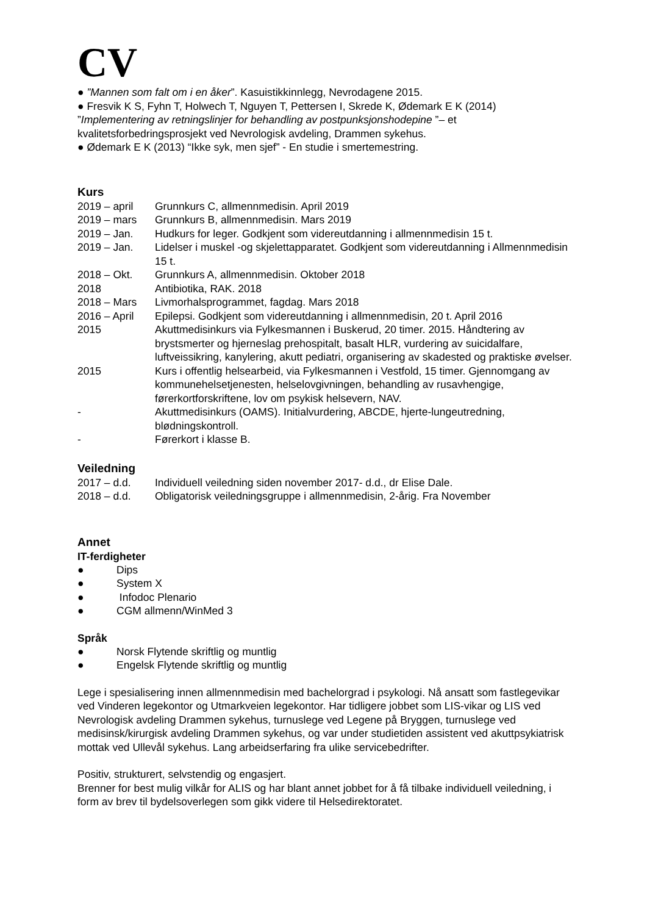CV
● ”Mannen som falt om i en åker”. Kasuistikkinnlegg, Nevrodagene 2015.
● Fresvik K S, Fyhn T, Holwech T, Nguyen T, Pettersen I, Skrede K, Ødemark E K (2014) ”Implementering av retningslinjer for behandling av postpunksjonshodepine ”– et kvalitetsforbedringsprosjekt ved Nevrologisk avdeling, Drammen sykehus.
● Ødemark E K (2013) “Ikke syk, men sjef” - En studie i smertemestring.
Kurs
| 2019 – april | Grunnkurs C, allmennmedisin. April 2019 |
| 2019 – mars | Grunnkurs B, allmennmedisin. Mars 2019 |
| 2019 – Jan. | Hudkurs for leger. Godkjent som videreutdanning i allmennmedisin 15 t. |
| 2019 – Jan. | Lidelser i muskel -og skjelettapparatet. Godkjent som videreutdanning i Allmennmedisin 15 t. |
| 2018 – Okt. | Grunnkurs A, allmennmedisin. Oktober 2018 |
| 2018 | Antibiotika, RAK. 2018 |
| 2018 – Mars | Livmorhalsprogrammet, fagdag. Mars 2018 |
| 2016 – April | Epilepsi. Godkjent som videreutdanning i allmennmedisin, 20 t. April 2016 |
| 2015 | Akuttmedisinkurs via Fylkesmannen i Buskerud, 20 timer. 2015. Håndtering av brystsmerter og hjerneslag prehospitalt, basalt HLR, vurdering av suicidalfare, luftveissikring, kanylering, akutt pediatri, organisering av skadested og praktiske øvelser. |
| 2015 | Kurs i offentlig helsearbeid, via Fylkesmannen i Vestfold, 15 timer. Gjennomgang av kommunehelsetjenesten, helselovgivningen, behandling av rusavhengige, førerkortforskriftene, lov om psykisk helsevern, NAV. |
| - | Akuttmedisinkurs (OAMS). Initialvurdering, ABCDE, hjerte-lungeutredning, blødningskontroll. |
| - | Førerkort i klasse B. |
Veiledning
| 2017 – d.d. | Individuell veiledning siden november 2017- d.d., dr Elise Dale. |
| 2018 – d.d. | Obligatorisk veiledningsgruppe i allmennmedisin, 2-årig. Fra November |
Annet
IT-ferdigheter
● Dips
● System X
● Infodoc Plenario
● CGM allmenn/WinMed 3
Språk
● Norsk Flytende skriftlig og muntlig
● Engelsk Flytende skriftlig og muntlig
Lege i spesialisering innen allmennmedisin med bachelorgrad i psykologi. Nå ansatt som fastlegevikar ved Vinderen legekontor og Utmarkveien legekontor. Har tidligere jobbet som LIS-vikar og LIS ved Nevrologisk avdeling Drammen sykehus, turnuslege ved Legene på Bryggen, turnuslege ved medisinsk/kirurgisk avdeling Drammen sykehus, og var under studietiden assistent ved akuttpsykiatrisk mottak ved Ullevål sykehus. Lang arbeidserfaring fra ulike servicebedrifter.
Positiv, strukturert, selvstendig og engasjert.
Brenner for best mulig vilkår for ALIS og har blant annet jobbet for å få tilbake individuell veiledning, i form av brev til bydelsoverlegen som gikk videre til Helsedirektoratet.